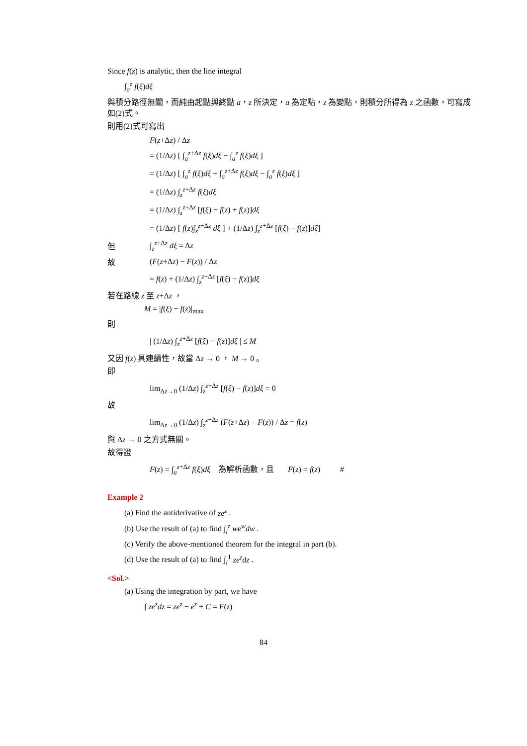Since f(z) is analytic, then the line integral
∫<sub>a</sub><sup>z</sup> f(ξ)dξ
與積分路徑無關，而純由起點與終點 a，z 所決定，a 為定點，z 為變點，則積分所得為 z 之函數，可寫成如(2)式。
則用(2)式可寫出
F(z+Δz) / Δz
= (1/Δz) [ ∫<sub>a</sub><sup>z+Δz</sup> f(ξ)dξ − ∫<sub>a</sub><sup>z</sup> f(ξ)dξ ]
= (1/Δz) [ ∫<sub>a</sub><sup>z</sup> f(ξ)dξ + ∫<sub>a</sub><sup>z+Δz</sup> f(ξ)dξ − ∫<sub>a</sub><sup>z</sup> f(ξ)dξ ]
= (1/Δz) ∫<sub>z</sub><sup>z+Δz</sup> f(ξ)dξ
= (1/Δz) ∫<sub>z</sub><sup>z+Δz</sup> [f(ξ) − f(z) + f(z)]dξ
= (1/Δz) [ f(z)∫<sub>z</sub><sup>z+Δz</sup> dξ ] + (1/Δz) ∫<sub>z</sub><sup>z+Δz</sup> [f(ξ) − f(z)]dξ]
但 ∫<sub>z</sub><sup>z+Δz</sup> dξ = Δz
故 (F(z+Δz) − F(z)) / Δz
= f(z) + (1/Δz) ∫<sub>z</sub><sup>z+Δz</sup> [f(ξ) − f(z)]dξ
若在路線 z 至 z+Δz ，
M = |f(ξ) − f(z)|<sub>max</sub>
則
| (1/Δz) ∫<sub>z</sub><sup>z+Δz</sup> [f(ξ) − f(z)]dξ | ≤ M
又因 f(z) 具連續性，故當 Δz → 0 ， M → 0 。
即
lim<sub>Δz→0</sub> (1/Δz) ∫<sub>z</sub><sup>z+Δz</sup> [f(ξ) − f(z)]dξ = 0
故
lim<sub>Δz→0</sub> (1/Δz) ∫<sub>z</sub><sup>z+Δz</sup> (F(z+Δz) − F(z)) / Δz = f(z)
與 Δz → 0 之方式無關。
故得證
F(z) = ∫<sub>a</sub><sup>z+Δz</sup> f(ξ)dξ 為解析函數，且 F(z) = f(z) #
Example 2
(a) Find the antiderivative of ze<sup>z</sup> .
(b) Use the result of (a) to find ∫<sub>i</sub><sup>z</sup> we<sup>w</sup>dw .
(c) Verify the above-mentioned theorem for the integral in part (b).
(d) Use the result of (a) to find ∫<sub>i</sub><sup>1</sup> ze<sup>z</sup>dz .
<Sol.>
(a) Using the integration by part, we have
∫ ze<sup>z</sup>dz = ze<sup>z</sup> − e<sup>z</sup> + C = F(z)
84